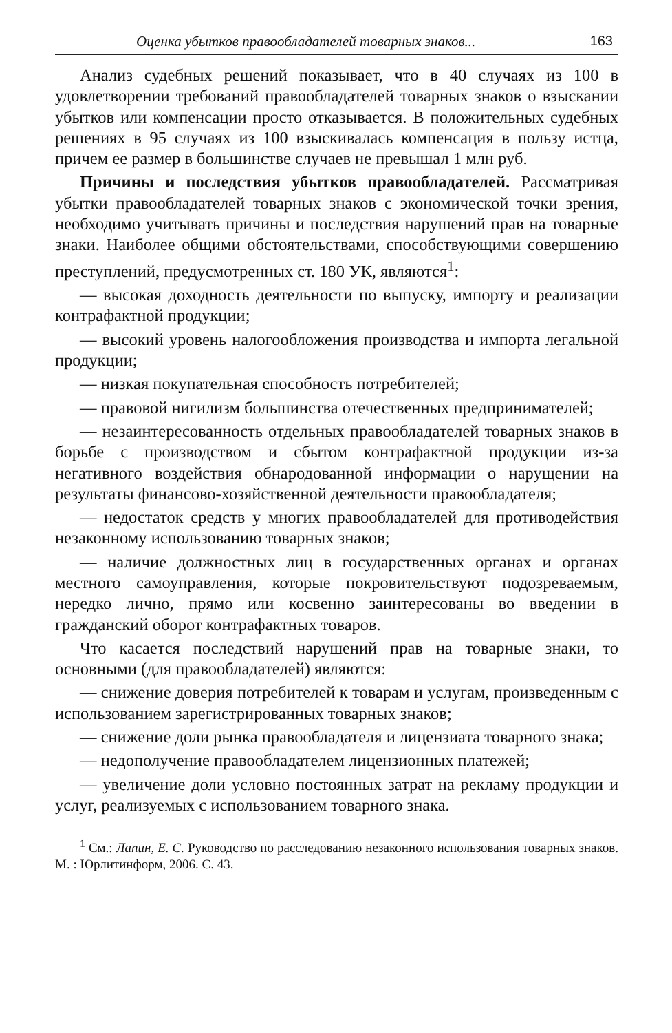Оценка убытков правообладателей товарных знаков... 163
Анализ судебных решений показывает, что в 40 случаях из 100 в удовлетворении требований правообладателей товарных знаков о взыскании убытков или компенсации просто отказывается. В положительных судебных решениях в 95 случаях из 100 взыскивалась компенсация в пользу истца, причем ее размер в большинстве случаев не превышал 1 млн руб.
Причины и последствия убытков правообладателей. Рассматривая убытки правообладателей товарных знаков с экономической точки зрения, необходимо учитывать причины и последствия нарушений прав на товарные знаки. Наиболее общими обстоятельствами, способствующими совершению преступлений, предусмотренных ст. 180 УК, являются<sup>1</sup>:
— высокая доходность деятельности по выпуску, импорту и реализации контрафактной продукции;
— высокий уровень налогообложения производства и импорта легальной продукции;
— низкая покупательная способность потребителей;
— правовой нигилизм большинства отечественных предпринимателей;
— незаинтересованность отдельных правообладателей товарных знаков в борьбе с производством и сбытом контрафактной продукции из-за негативного воздействия обнародованной информации о нарущении на результаты финансово-хозяйственной деятельности правообладателя;
— недостаток средств у многих правообладателей для противодействия незаконному использованию товарных знаков;
— наличие должностных лиц в государственных органах и органах местного самоуправления, которые покровительствуют подозреваемым, нередко лично, прямо или косвенно заинтересованы во введении в гражданский оборот контрафактных товаров.
Что касается последствий нарушений прав на товарные знаки, то основными (для правообладателей) являются:
— снижение доверия потребителей к товарам и услугам, произведенным с использованием зарегистрированных товарных знаков;
— снижение доли рынка правообладателя и лицензиата товарного знака;
— недополучение правообладателем лицензионных платежей;
— увеличение доли условно постоянных затрат на рекламу продукции и услуг, реализуемых с использованием товарного знака.
<sup>1</sup> См.: Лапин, Е. С. Руководство по расследованию незаконного использования товарных знаков. М. : Юрлитинформ, 2006. С. 43.